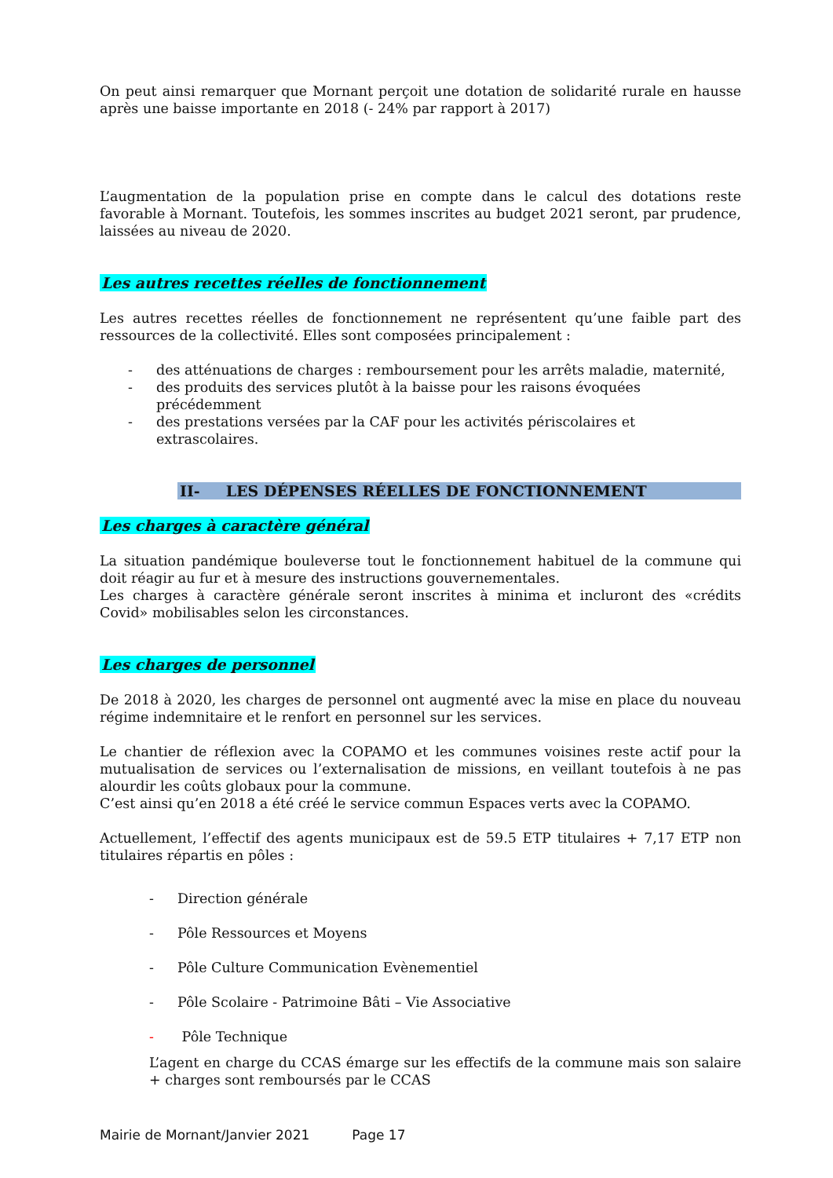On peut ainsi remarquer que Mornant perçoit une dotation de solidarité rurale en hausse après une baisse importante en 2018 (- 24% par rapport à 2017)
L’augmentation de la population prise en compte dans le calcul des dotations reste favorable à Mornant. Toutefois, les sommes inscrites au budget 2021 seront, par prudence, laissées au niveau de 2020.
Les autres recettes réelles de fonctionnement
Les autres recettes réelles de fonctionnement ne représentent qu’une faible part des ressources de la collectivité. Elles sont composées principalement :
- des atténuations de charges : remboursement pour les arrêts maladie, maternité,
- des produits des services plutôt à la baisse pour les raisons évoquées précédemment
- des prestations versées par la CAF pour les activités périscolaires et extrascolaires.
II- LES DÉPENSES RÉELLES DE FONCTIONNEMENT
Les charges à caractère général
La situation pandémique bouleverse tout le fonctionnement habituel de la commune qui doit réagir au fur et à mesure des instructions gouvernementales.
Les charges à caractère générale seront inscrites à minima et incluront des «crédits Covid» mobilisables selon les circonstances.
Les charges de personnel
De 2018 à 2020, les charges de personnel ont augmenté avec la mise en place du nouveau régime indemnitaire et le renfort en personnel sur les services.
Le chantier de réflexion avec la COPAMO et les communes voisines reste actif pour la mutualisation de services ou l’externalisation de missions, en veillant toutefois à ne pas alourdir les coûts globaux pour la commune.
C’est ainsi qu’en 2018 a été créé le service commun Espaces verts avec la COPAMO.
Actuellement, l’effectif des agents municipaux est de 59.5 ETP titulaires + 7,17 ETP non titulaires répartis en pôles :
- Direction générale
- Pôle Ressources et Moyens
- Pôle Culture Communication Evènementiel
- Pôle Scolaire - Patrimoine Bâti – Vie Associative
- Pôle Technique
L’agent en charge du CCAS émarge sur les effectifs de la commune mais son salaire + charges sont remboursés par le CCAS
Mairie de Mornant/Janvier 2021 Page 17